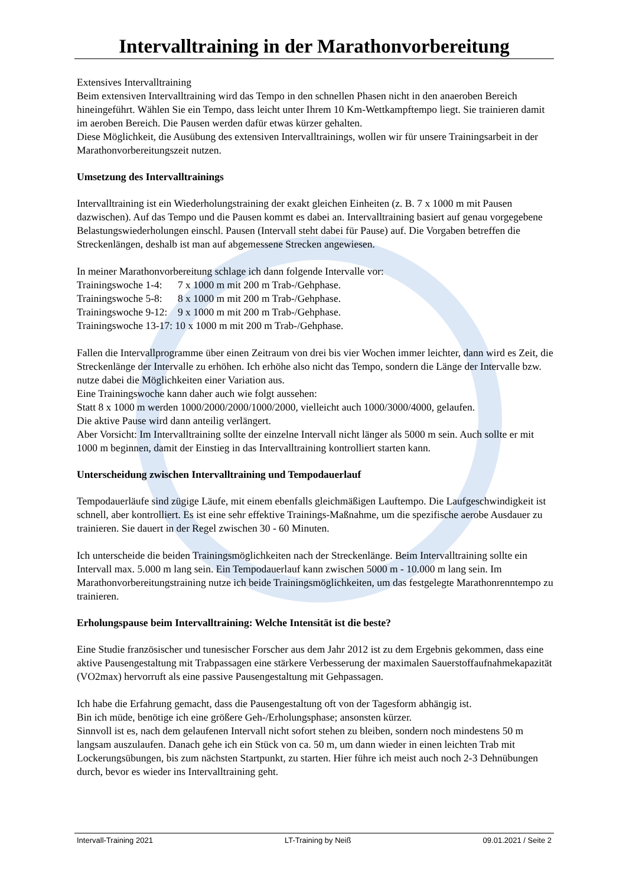Intervalltraining in der Marathonvorbereitung
Extensives Intervalltraining
Beim extensiven Intervalltraining wird das Tempo in den schnellen Phasen nicht in den anaeroben Bereich hineingeführt. Wählen Sie ein Tempo, dass leicht unter Ihrem 10 Km-Wettkampftempo liegt. Sie trainieren damit im aeroben Bereich. Die Pausen werden dafür etwas kürzer gehalten.
Diese Möglichkeit, die Ausübung des extensiven Intervalltrainings, wollen wir für unsere Trainingsarbeit in der Marathonvorbereitungszeit nutzen.
Umsetzung des Intervalltrainings
Intervalltraining ist ein Wiederholungstraining der exakt gleichen Einheiten (z. B. 7 x 1000 m mit Pausen dazwischen). Auf das Tempo und die Pausen kommt es dabei an. Intervalltraining basiert auf genau vorgegebene Belastungswiederholungen einschl. Pausen (Intervall steht dabei für Pause) auf. Die Vorgaben betreffen die Streckenlängen, deshalb ist man auf abgemessene Strecken angewiesen.
In meiner Marathonvorbereitung schlage ich dann folgende Intervalle vor:
Trainingswoche 1-4: 7 x 1000 m mit 200 m Trab-/Gehphase.
Trainingswoche 5-8: 8 x 1000 m mit 200 m Trab-/Gehphase.
Trainingswoche 9-12: 9 x 1000 m mit 200 m Trab-/Gehphase.
Trainingswoche 13-17: 10 x 1000 m mit 200 m Trab-/Gehphase.
Fallen die Intervallprogramme über einen Zeitraum von drei bis vier Wochen immer leichter, dann wird es Zeit, die Streckenlänge der Intervalle zu erhöhen. Ich erhöhe also nicht das Tempo, sondern die Länge der Intervalle bzw. nutze dabei die Möglichkeiten einer Variation aus.
Eine Trainingswoche kann daher auch wie folgt aussehen:
Statt 8 x 1000 m werden 1000/2000/2000/1000/2000, vielleicht auch 1000/3000/4000, gelaufen.
Die aktive Pause wird dann anteilig verlängert.
Aber Vorsicht: Im Intervalltraining sollte der einzelne Intervall nicht länger als 5000 m sein. Auch sollte er mit 1000 m beginnen, damit der Einstieg in das Intervalltraining kontrolliert starten kann.
Unterscheidung zwischen Intervalltraining und Tempodauerlauf
Tempodauerläufe sind zügige Läufe, mit einem ebenfalls gleichmäßigen Lauftempo. Die Laufgeschwindigkeit ist schnell, aber kontrolliert. Es ist eine sehr effektive Trainings-Maßnahme, um die spezifische aerobe Ausdauer zu trainieren. Sie dauert in der Regel zwischen 30 - 60 Minuten.
Ich unterscheide die beiden Trainingsmöglichkeiten nach der Streckenlänge. Beim Intervalltraining sollte ein Intervall max. 5.000 m lang sein. Ein Tempodauerlauf kann zwischen 5000 m - 10.000 m lang sein. Im Marathonvorbereitungstraining nutze ich beide Trainingsmöglichkeiten, um das festgelegte Marathonrenntempo zu trainieren.
Erholungspause beim Intervalltraining: Welche Intensität ist die beste?
Eine Studie französischer und tunesischer Forscher aus dem Jahr 2012 ist zu dem Ergebnis gekommen, dass eine aktive Pausengestaltung mit Trabpassagen eine stärkere Verbesserung der maximalen Sauerstoffaufnahmekapazität (VO2max) hervorruft als eine passive Pausengestaltung mit Gehpassagen.
Ich habe die Erfahrung gemacht, dass die Pausengestaltung oft von der Tagesform abhängig ist.
Bin ich müde, benötige ich eine größere Geh-/Erholungsphase; ansonsten kürzer.
Sinnvoll ist es, nach dem gelaufenen Intervall nicht sofort stehen zu bleiben, sondern noch mindestens 50 m langsam auszulaufen. Danach gehe ich ein Stück von ca. 50 m, um dann wieder in einen leichten Trab mit Lockerungsübungen, bis zum nächsten Startpunkt, zu starten. Hier führe ich meist auch noch 2-3 Dehnübungen durch, bevor es wieder ins Intervalltraining geht.
Intervall-Training 2021 LT-Training by Neiß 09.01.2021 / Seite 2